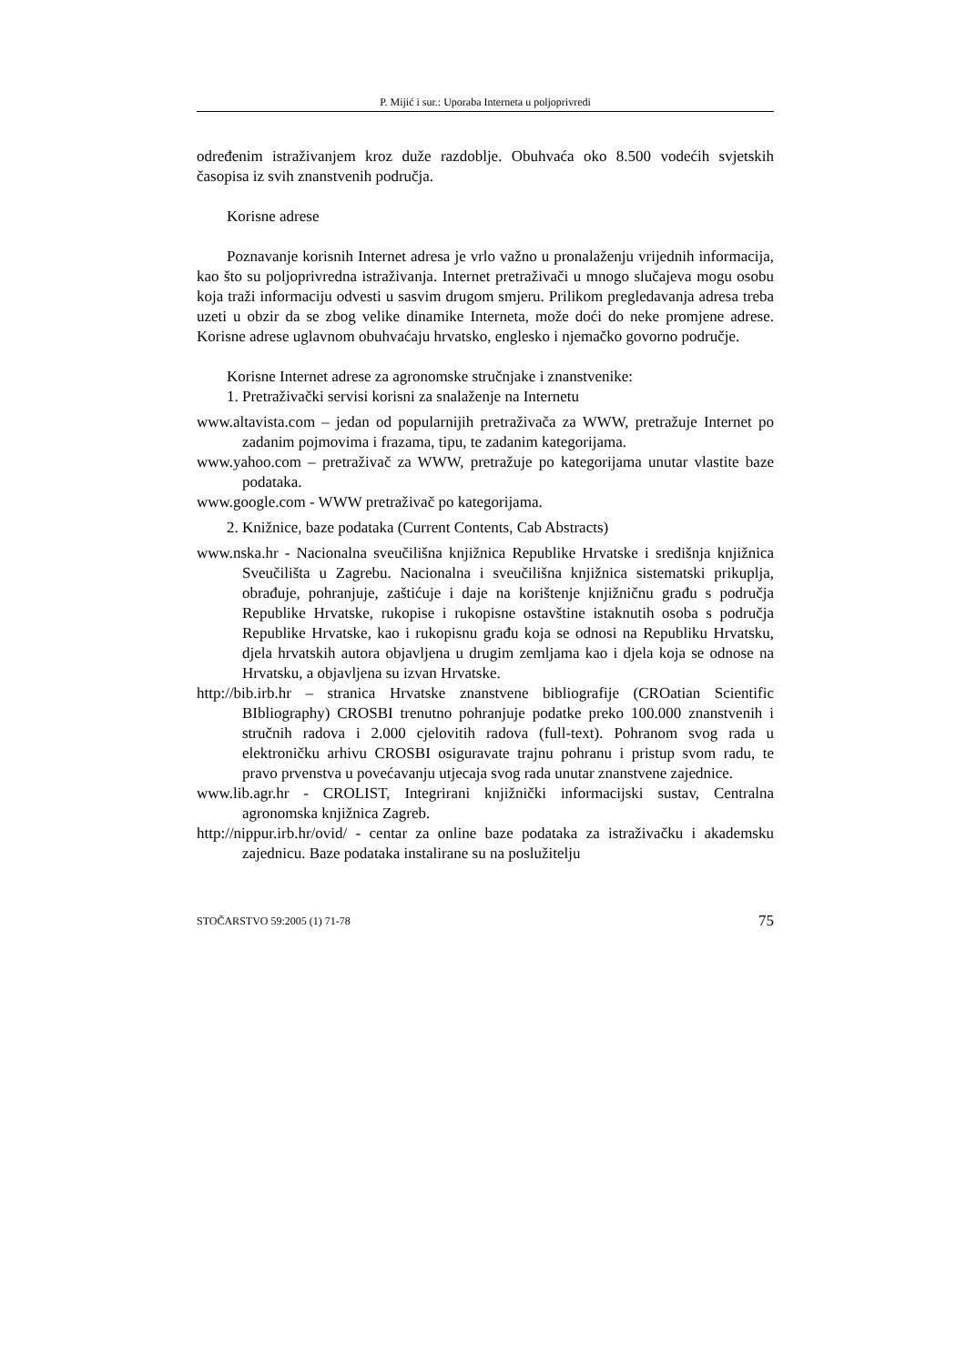P. Mijić i sur.: Uporaba Interneta u poljoprivredi
određenim istraživanjem kroz duže razdoblje. Obuhvaća oko 8.500 vodećih svjetskih časopisa iz svih znanstvenih područja.
Korisne adrese
Poznavanje korisnih Internet adresa je vrlo važno u pronalaženju vrijednih informacija, kao što su poljoprivredna istraživanja. Internet pretraživači u mnogo slučajeva mogu osobu koja traži informaciju odvesti u sasvim drugom smjeru. Prilikom pregledavanja adresa treba uzeti u obzir da se zbog velike dinamike Interneta, može doći do neke promjene adrese. Korisne adrese uglavnom obuhvaćaju hrvatsko, englesko i njemačko govorno područje.
Korisne Internet adrese za agronomske stručnjake i znanstvenike:
1. Pretraživački servisi korisni za snalaženje na Internetu
www.altavista.com – jedan od popularnijih pretraživača za WWW, pretražuje Internet po zadanim pojmovima i frazama, tipu, te zadanim kategorijama.
www.yahoo.com – pretraživač za WWW, pretražuje po kategorijama unutar vlastite baze podataka.
www.google.com - WWW pretraživač po kategorijama.
2. Knižnice, baze podataka (Current Contents, Cab Abstracts)
www.nska.hr - Nacionalna sveučilišna knjižnica Republike Hrvatske i središnja knjižnica Sveučilišta u Zagrebu. Nacionalna i sveučilišna knjižnica sistematski prikuplja, obrađuje, pohranjuje, zaštićuje i daje na korištenje knjižničnu građu s područja Republike Hrvatske, rukopise i rukopisne ostavštine istaknutih osoba s područja Republike Hrvatske, kao i rukopisnu građu koja se odnosi na Republiku Hrvatsku, djela hrvatskih autora objavljena u drugim zemljama kao i djela koja se odnose na Hrvatsku, a objavljena su izvan Hrvatske.
http://bib.irb.hr – stranica Hrvatske znanstvene bibliografije (CROatian Scientific BIbliography) CROSBI trenutno pohranjuje podatke preko 100.000 znanstvenih i stručnih radova i 2.000 cjelovitih radova (full-text). Pohranom svog rada u elektroničku arhivu CROSBI osiguravate trajnu pohranu i pristup svom radu, te pravo prvenstva u povećavanju utjecaja svog rada unutar znanstvene zajednice.
www.lib.agr.hr - CROLIST, Integrirani knjižnički informacijski sustav, Centralna agronomska knjižnica Zagreb.
http://nippur.irb.hr/ovid/ - centar za online baze podataka za istraživačku i akademsku zajednicu. Baze podataka instalirane su na poslužitelju
STOČARSTVO 59:2005 (1) 71-78 75